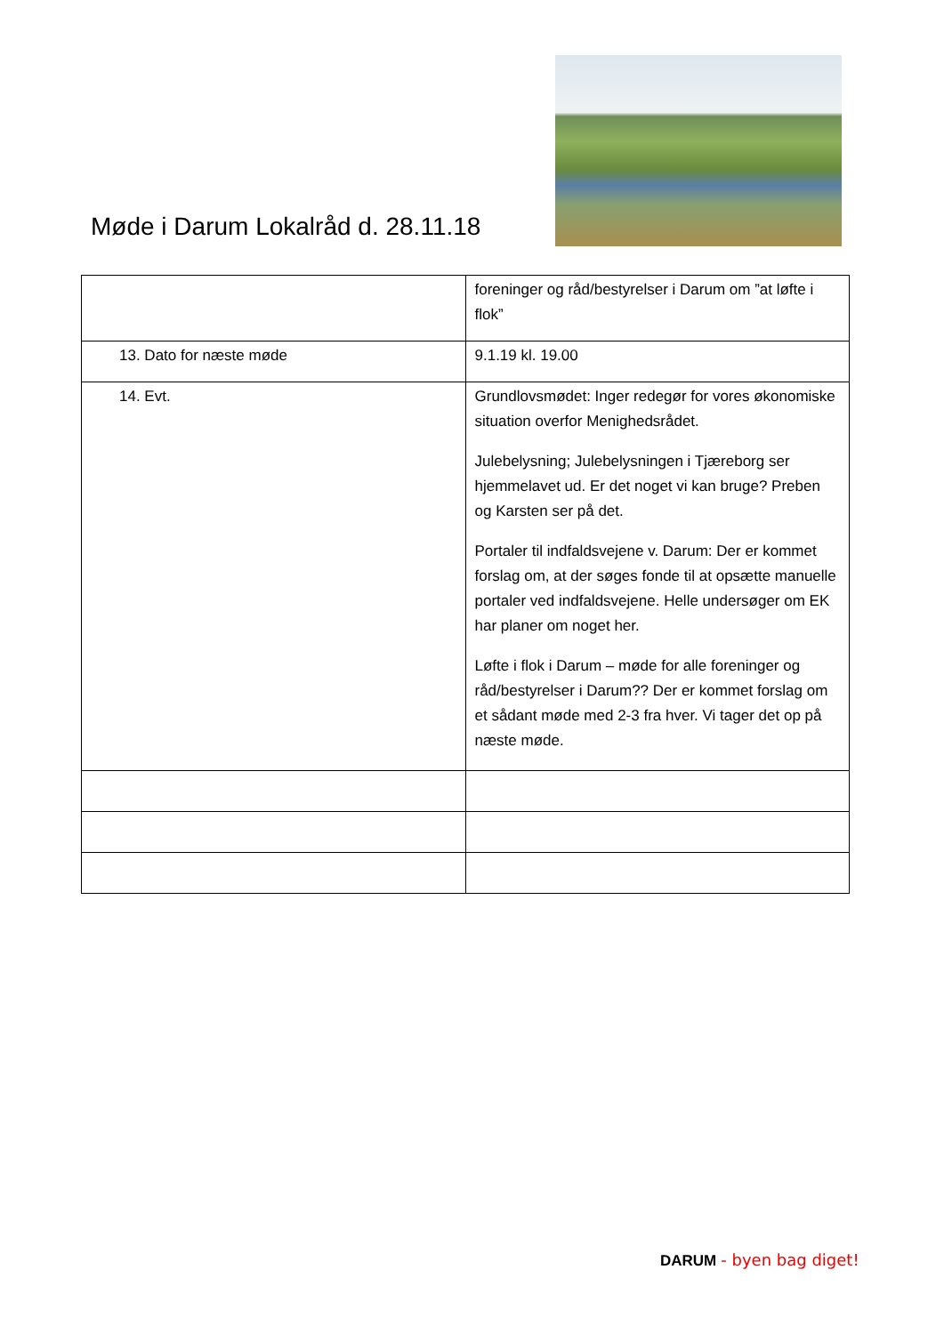Møde i Darum Lokalråd d. 28.11.18
| | foreninger og råd/bestyrelser i Darum om ”at løfte i flok” |
| 13. Dato for næste møde | 9.1.19 kl. 19.00 |
| 14. Evt. | Grundlovsmødet: Inger redegør for vores økonomiske situation overfor Menighedsrådet. Julebelysning; Julebelysningen i Tjæreborg ser hjemmelavet ud. Er det noget vi kan bruge? Preben og Karsten ser på det. Portaler til indfaldsvejene v. Darum: Der er kommet forslag om, at der søges fonde til at opsætte manuelle portaler ved indfaldsvejene. Helle undersøger om EK har planer om noget her. Løfte i flok i Darum – møde for alle foreninger og råd/bestyrelser i Darum?? Der er kommet forslag om et sådant møde med 2-3 fra hver. Vi tager det op på næste møde. |
DARUM - byen bag diget!